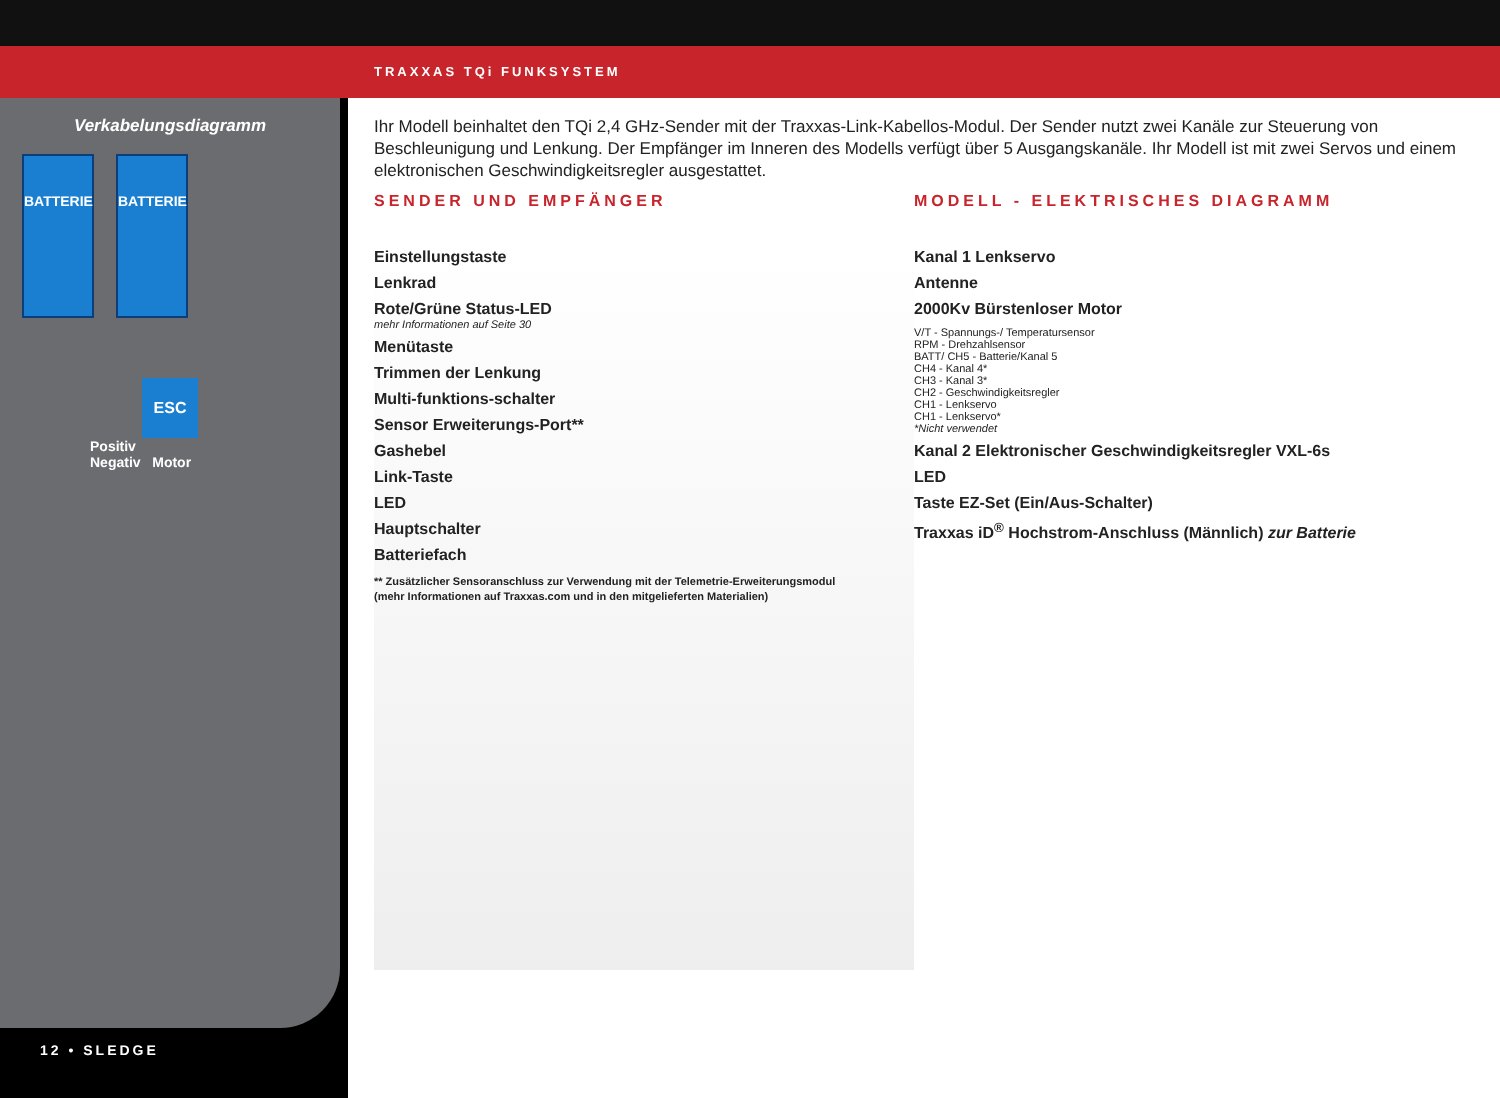TRAXXAS TQi FUNKSYSTEM
Verkabelungsdiagramm
BATTERIE BATTERIE
ESC
Positiv
Negativ Motor
12 • SLEDGE
Ihr Modell beinhaltet den TQi 2,4 GHz-Sender mit der Traxxas-Link-Kabellos-Modul. Der Sender nutzt zwei Kanäle zur Steuerung von Beschleunigung und Lenkung. Der Empfänger im Inneren des Modells verfügt über 5 Ausgangskanäle. Ihr Modell ist mit zwei Servos und einem elektronischen Geschwindigkeitsregler ausgestattet.
SENDER UND EMPFÄNGER MODELL - ELEKTRISCHES DIAGRAMM
Einstellungstaste
Lenkrad
Rote/Grüne Status-LED
mehr Informationen auf Seite 30
Menütaste
Trimmen der Lenkung
Multi-funktions-schalter
Sensor Erweiterungs-Port**
Gashebel
Link-Taste
LED
Hauptschalter
Batteriefach
** Zusätzlicher Sensoranschluss zur Verwendung mit der Telemetrie-Erweiterungsmodul
(mehr Informationen auf Traxxas.com und in den mitgelieferten Materialien)
Kanal 1 Lenkservo
Antenne
2000Kv Bürstenloser Motor
V/T - Spannungs-/ Temperatursensor
RPM - Drehzahlsensor
BATT/ CH5 - Batterie/Kanal 5
CH4 - Kanal 4*
CH3 - Kanal 3*
CH2 - Geschwindigkeitsregler
CH1 - Lenkservo
CH1 - Lenkservo*
*Nicht verwendet
Kanal 2 Elektronischer Geschwindigkeitsregler VXL-6s
LED
Taste EZ-Set (Ein/Aus-Schalter)
Traxxas iD<sup>®</sup> Hochstrom-Anschluss (Männlich) zur Batterie